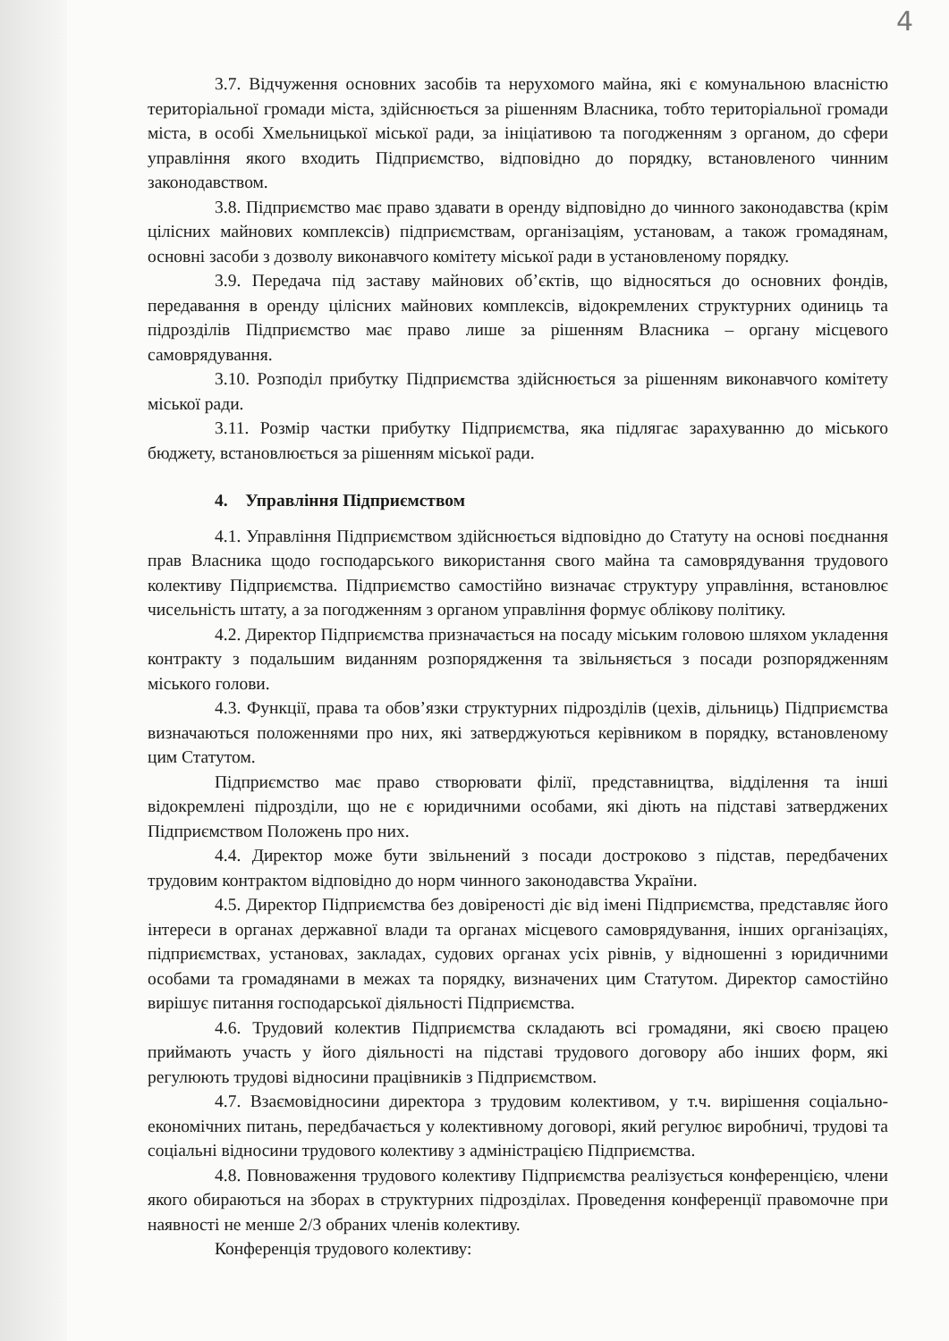4
3.7. Відчуження основних засобів та нерухомого майна, які є комунальною власністю територіальної громади міста, здійснюється за рішенням Власника, тобто територіальної громади міста, в особі Хмельницької міської ради, за ініціативою та погодженням з органом, до сфери управління якого входить Підприємство, відповідно до порядку, встановленого чинним законодавством.
3.8. Підприємство має право здавати в оренду відповідно до чинного законодавства (крім цілісних майнових комплексів) підприємствам, організаціям, установам, а також громадянам, основні засоби з дозволу виконавчого комітету міської ради в установленому порядку.
3.9. Передача під заставу майнових об’єктів, що відносяться до основних фондів, передавання в оренду цілісних майнових комплексів, відокремлених структурних одиниць та підрозділів Підприємство має право лише за рішенням Власника – органу місцевого самоврядування.
3.10. Розподіл прибутку Підприємства здійснюється за рішенням виконавчого комітету міської ради.
3.11. Розмір частки прибутку Підприємства, яка підлягає зарахуванню до міського бюджету, встановлюється за рішенням міської ради.
4. Управління Підприємством
4.1. Управління Підприємством здійснюється відповідно до Статуту на основі поєднання прав Власника щодо господарського використання свого майна та самоврядування трудового колективу Підприємства. Підприємство самостійно визначає структуру управління, встановлює чисельність штату, а за погодженням з органом управління формує облікову політику.
4.2. Директор Підприємства призначається на посаду міським головою шляхом укладення контракту з подальшим виданням розпорядження та звільняється з посади розпорядженням міського голови.
4.3. Функції, права та обов’язки структурних підрозділів (цехів, дільниць) Підприємства визначаються положеннями про них, які затверджуються керівником в порядку, встановленому цим Статутом.
Підприємство має право створювати філії, представництва, відділення та інші відокремлені підрозділи, що не є юридичними особами, які діють на підставі затверджених Підприємством Положень про них.
4.4. Директор може бути звільнений з посади достроково з підстав, передбачених трудовим контрактом відповідно до норм чинного законодавства України.
4.5. Директор Підприємства без довіреності діє від імені Підприємства, представляє його інтереси в органах державної влади та органах місцевого самоврядування, інших організаціях, підприємствах, установах, закладах, судових органах усіх рівнів, у відношенні з юридичними особами та громадянами в межах та порядку, визначених цим Статутом. Директор самостійно вирішує питання господарської діяльності Підприємства.
4.6. Трудовий колектив Підприємства складають всі громадяни, які своєю працею приймають участь у його діяльності на підставі трудового договору або інших форм, які регулюють трудові відносини працівників з Підприємством.
4.7. Взаємовідносини директора з трудовим колективом, у т.ч. вирішення соціально-економічних питань, передбачається у колективному договорі, який регулює виробничі, трудові та соціальні відносини трудового колективу з адміністрацією Підприємства.
4.8. Повноваження трудового колективу Підприємства реалізується конференцією, члени якого обираються на зборах в структурних підрозділах. Проведення конференції правомочне при наявності не менше 2/3 обраних членів колективу.
Конференція трудового колективу: